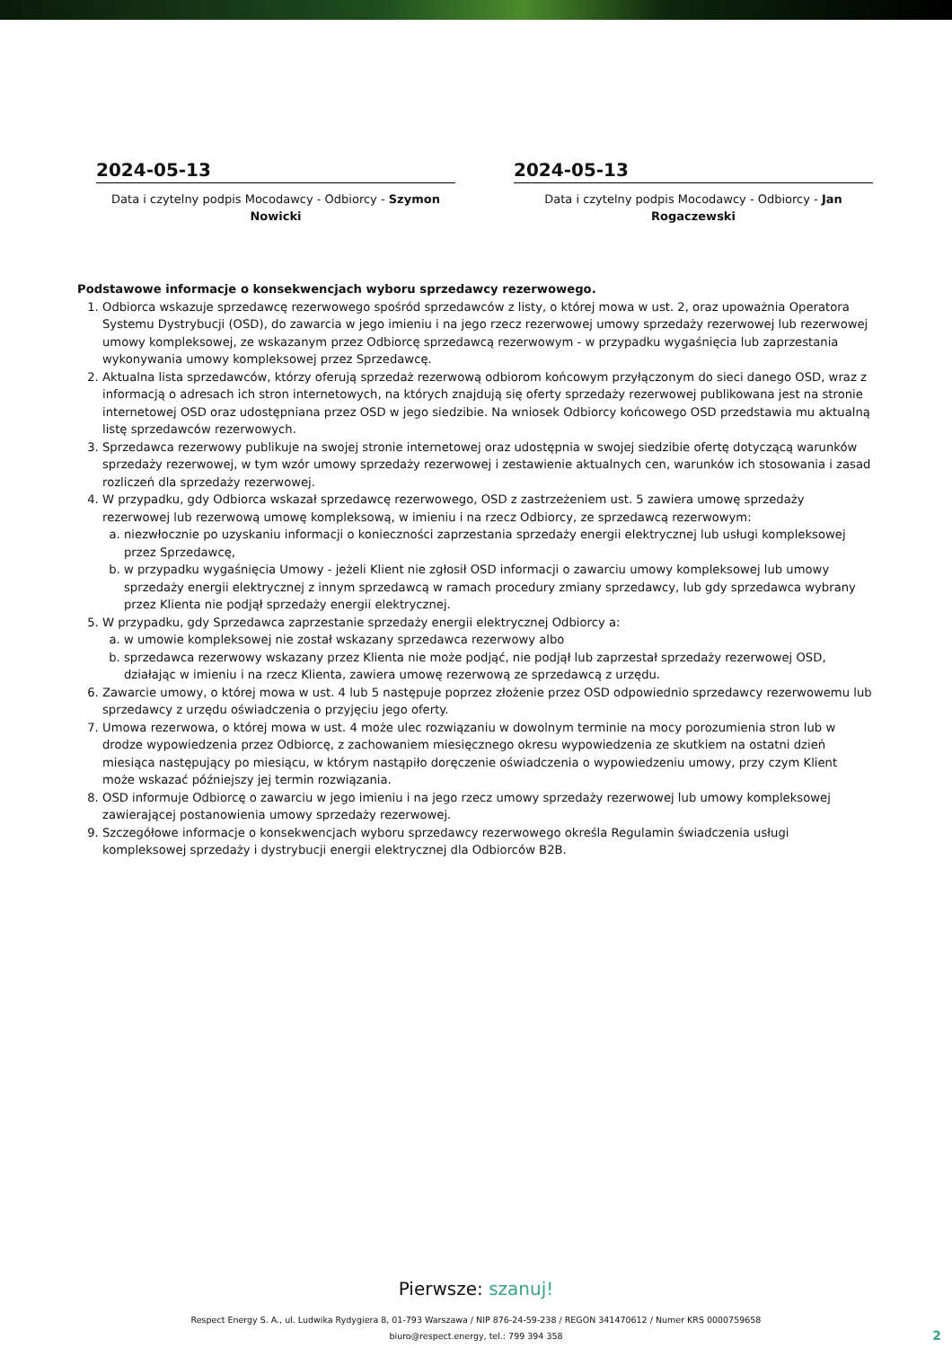2024-05-13
Data i czytelny podpis Mocodawcy - Odbiorcy - Szymon Nowicki
2024-05-13
Data i czytelny podpis Mocodawcy - Odbiorcy - Jan Rogaczewski
Podstawowe informacje o konsekwencjach wyboru sprzedawcy rezerwowego.
1. Odbiorca wskazuje sprzedawcę rezerwowego spośród sprzedawców z listy, o której mowa w ust. 2, oraz upoważnia Operatora Systemu Dystrybucji (OSD), do zawarcia w jego imieniu i na jego rzecz rezerwowej umowy sprzedaży rezerwowej lub rezerwowej umowy kompleksowej, ze wskazanym przez Odbiorcę sprzedawcą rezerwowym - w przypadku wygaśnięcia lub zaprzestania wykonywania umowy kompleksowej przez Sprzedawcę.
2. Aktualna lista sprzedawców, którzy oferują sprzedaż rezerwową odbiorom końcowym przyłączonym do sieci danego OSD, wraz z informacją o adresach ich stron internetowych, na których znajdują się oferty sprzedaży rezerwowej publikowana jest na stronie internetowej OSD oraz udostępniana przez OSD w jego siedzibie. Na wniosek Odbiorcy końcowego OSD przedstawia mu aktualną listę sprzedawców rezerwowych.
3. Sprzedawca rezerwowy publikuje na swojej stronie internetowej oraz udostępnia w swojej siedzibie ofertę dotyczącą warunków sprzedaży rezerwowej, w tym wzór umowy sprzedaży rezerwowej i zestawienie aktualnych cen, warunków ich stosowania i zasad rozliczeń dla sprzedaży rezerwowej.
4. W przypadku, gdy Odbiorca wskazał sprzedawcę rezerwowego, OSD z zastrzeżeniem ust. 5 zawiera umowę sprzedaży rezerwowej lub rezerwową umowę kompleksową, w imieniu i na rzecz Odbiorcy, ze sprzedawcą rezerwowym:
a. niezwłocznie po uzyskaniu informacji o konieczności zaprzestania sprzedaży energii elektrycznej lub usługi kompleksowej przez Sprzedawcę,
b. w przypadku wygaśnięcia Umowy - jeżeli Klient nie zgłosił OSD informacji o zawarciu umowy kompleksowej lub umowy sprzedaży energii elektrycznej z innym sprzedawcą w ramach procedury zmiany sprzedawcy, lub gdy sprzedawca wybrany przez Klienta nie podjął sprzedaży energii elektrycznej.
5. W przypadku, gdy Sprzedawca zaprzestanie sprzedaży energii elektrycznej Odbiorcy a:
a. w umowie kompleksowej nie został wskazany sprzedawca rezerwowy albo
b. sprzedawca rezerwowy wskazany przez Klienta nie może podjąć, nie podjął lub zaprzestał sprzedaży rezerwowej OSD, działając w imieniu i na rzecz Klienta, zawiera umowę rezerwową ze sprzedawcą z urzędu.
6. Zawarcie umowy, o której mowa w ust. 4 lub 5 następuje poprzez złożenie przez OSD odpowiednio sprzedawcy rezerwowemu lub sprzedawcy z urzędu oświadczenia o przyjęciu jego oferty.
7. Umowa rezerwowa, o której mowa w ust. 4 może ulec rozwiązaniu w dowolnym terminie na mocy porozumienia stron lub w drodze wypowiedzenia przez Odbiorcę, z zachowaniem miesięcznego okresu wypowiedzenia ze skutkiem na ostatni dzień miesiąca następujący po miesiącu, w którym nastąpiło doręczenie oświadczenia o wypowiedzeniu umowy, przy czym Klient może wskazać późniejszy jej termin rozwiązania.
8. OSD informuje Odbiorcę o zawarciu w jego imieniu i na jego rzecz umowy sprzedaży rezerwowej lub umowy kompleksowej zawierającej postanowienia umowy sprzedaży rezerwowej.
9. Szczegółowe informacje o konsekwencjach wyboru sprzedawcy rezerwowego określa Regulamin świadczenia usługi kompleksowej sprzedaży i dystrybucji energii elektrycznej dla Odbiorców B2B.
Pierwsze: szanuj!
Respect Energy S. A., ul. Ludwika Rydygiera 8, 01-793 Warszawa / NIP 876-24-59-238 / REGON 341470612 / Numer KRS 0000759658
biuro@respect.energy, tel.: 799 394 358
2